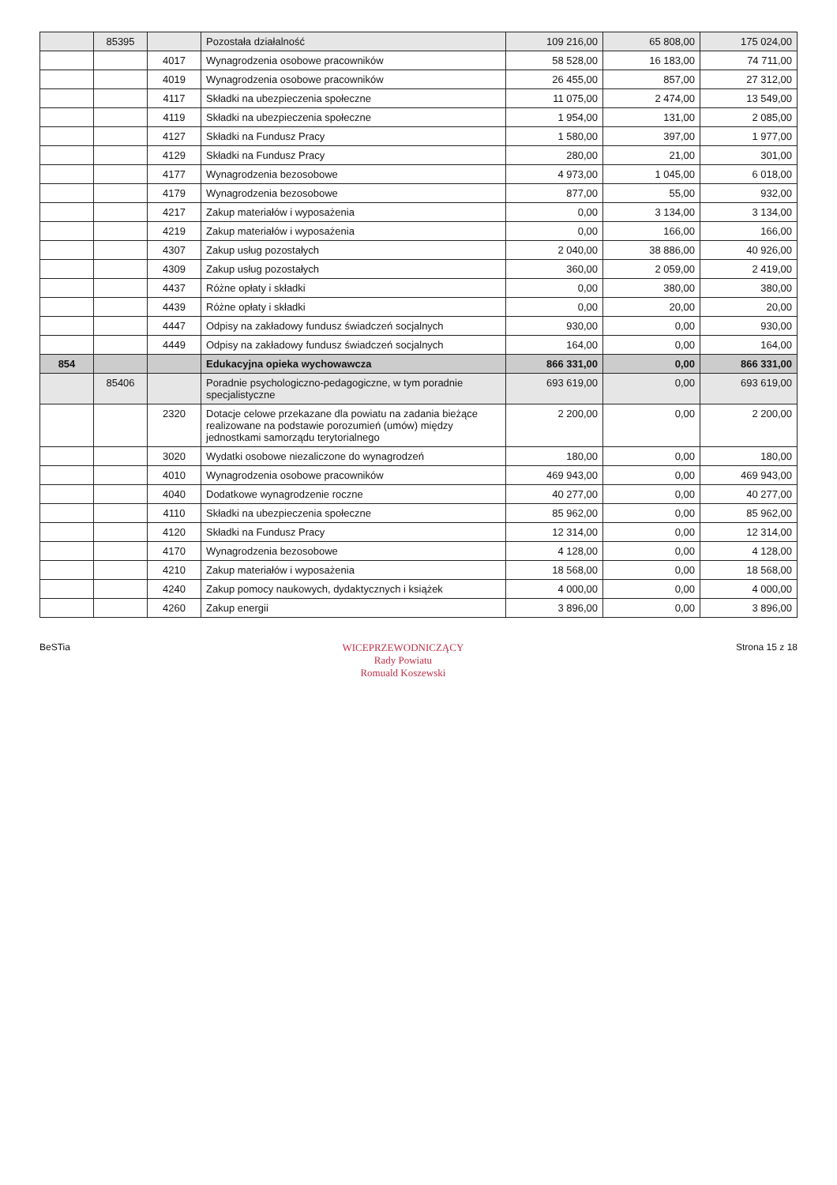| | 85395 | | Pozostała działalność | 109 216,00 | 65 808,00 | 175 024,00 |
| | | 4017 | Wynagrodzenia osobowe pracowników | 58 528,00 | 16 183,00 | 74 711,00 |
| | | 4019 | Wynagrodzenia osobowe pracowników | 26 455,00 | 857,00 | 27 312,00 |
| | | 4117 | Składki na ubezpieczenia społeczne | 11 075,00 | 2 474,00 | 13 549,00 |
| | | 4119 | Składki na ubezpieczenia społeczne | 1 954,00 | 131,00 | 2 085,00 |
| | | 4127 | Składki na Fundusz Pracy | 1 580,00 | 397,00 | 1 977,00 |
| | | 4129 | Składki na Fundusz Pracy | 280,00 | 21,00 | 301,00 |
| | | 4177 | Wynagrodzenia bezosobowe | 4 973,00 | 1 045,00 | 6 018,00 |
| | | 4179 | Wynagrodzenia bezosobowe | 877,00 | 55,00 | 932,00 |
| | | 4217 | Zakup materiałów i wyposażenia | 0,00 | 3 134,00 | 3 134,00 |
| | | 4219 | Zakup materiałów i wyposażenia | 0,00 | 166,00 | 166,00 |
| | | 4307 | Zakup usług pozostałych | 2 040,00 | 38 886,00 | 40 926,00 |
| | | 4309 | Zakup usług pozostałych | 360,00 | 2 059,00 | 2 419,00 |
| | | 4437 | Różne opłaty i składki | 0,00 | 380,00 | 380,00 |
| | | 4439 | Różne opłaty i składki | 0,00 | 20,00 | 20,00 |
| | | 4447 | Odpisy na zakładowy fundusz świadczeń socjalnych | 930,00 | 0,00 | 930,00 |
| | | 4449 | Odpisy na zakładowy fundusz świadczeń socjalnych | 164,00 | 0,00 | 164,00 |
| 854 | | | Edukacyjna opieka wychowawcza | 866 331,00 | 0,00 | 866 331,00 |
| | 85406 | | Poradnie psychologiczno-pedagogiczne, w tym poradnie specjalistyczne | 693 619,00 | 0,00 | 693 619,00 |
| | | 2320 | Dotacje celowe przekazane dla powiatu na zadania bieżące realizowane na podstawie porozumień (umów) między jednostkami samorządu terytorialnego | 2 200,00 | 0,00 | 2 200,00 |
| | | 3020 | Wydatki osobowe niezaliczone do wynagrodzeń | 180,00 | 0,00 | 180,00 |
| | | 4010 | Wynagrodzenia osobowe pracowników | 469 943,00 | 0,00 | 469 943,00 |
| | | 4040 | Dodatkowe wynagrodzenie roczne | 40 277,00 | 0,00 | 40 277,00 |
| | | 4110 | Składki na ubezpieczenia społeczne | 85 962,00 | 0,00 | 85 962,00 |
| | | 4120 | Składki na Fundusz Pracy | 12 314,00 | 0,00 | 12 314,00 |
| | | 4170 | Wynagrodzenia bezosobowe | 4 128,00 | 0,00 | 4 128,00 |
| | | 4210 | Zakup materiałów i wyposażenia | 18 568,00 | 0,00 | 18 568,00 |
| | | 4240 | Zakup pomocy naukowych, dydaktycznych i książek | 4 000,00 | 0,00 | 4 000,00 |
| | | 4260 | Zakup energii | 3 896,00 | 0,00 | 3 896,00 |
BeSTia WICEPRZEWODNICZĄCY
Rady Powiatu
Romuald Koszewski
Strona 15 z 18